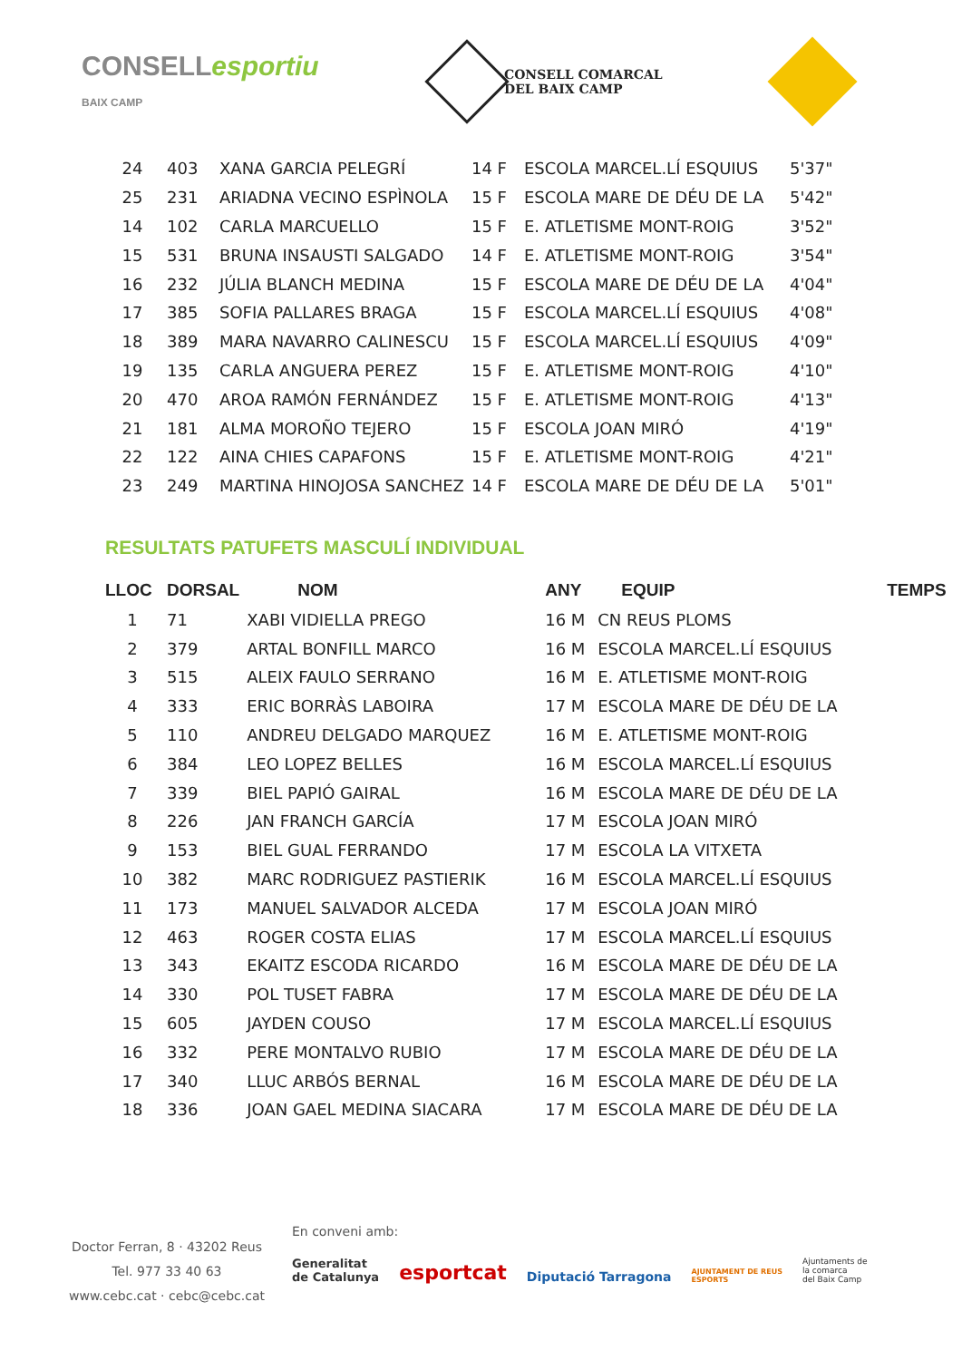CONSELLesportiu
BAIX CAMP
CONSELL COMARCAL
DEL BAIX CAMP
| 24 | 403 | XANA GARCIA PELEGRÍ | 14 F | ESCOLA MARCEL.LÍ ESQUIUS | 5'37" |
| 25 | 231 | ARIADNA VECINO ESPÌNOLA | 15 F | ESCOLA MARE DE DÉU DE LA | 5'42" |
| 14 | 102 | CARLA MARCUELLO | 15 F | E. ATLETISME MONT-ROIG | 3'52" |
| 15 | 531 | BRUNA INSAUSTI SALGADO | 14 F | E. ATLETISME MONT-ROIG | 3'54" |
| 16 | 232 | JÚLIA BLANCH MEDINA | 15 F | ESCOLA MARE DE DÉU DE LA | 4'04" |
| 17 | 385 | SOFIA PALLARES BRAGA | 15 F | ESCOLA MARCEL.LÍ ESQUIUS | 4'08" |
| 18 | 389 | MARA NAVARRO CALINESCU | 15 F | ESCOLA MARCEL.LÍ ESQUIUS | 4'09" |
| 19 | 135 | CARLA ANGUERA PEREZ | 15 F | E. ATLETISME MONT-ROIG | 4'10" |
| 20 | 470 | AROA RAMÓN FERNÁNDEZ | 15 F | E. ATLETISME MONT-ROIG | 4'13" |
| 21 | 181 | ALMA MOROÑO TEJERO | 15 F | ESCOLA JOAN MIRÓ | 4'19" |
| 22 | 122 | AINA CHIES CAPAFONS | 15 F | E. ATLETISME MONT-ROIG | 4'21" |
| 23 | 249 | MARTINA HINOJOSA SANCHEZ | 14 F | ESCOLA MARE DE DÉU DE LA | 5'01" |
RESULTATS PATUFETS MASCULÍ INDIVIDUAL
| LLOC | DORSAL | NOM | ANY | EQUIP | TEMPS |
| --- | --- | --- | --- | --- | --- |
| 1 | 71 | XABI VIDIELLA PREGO | 16 M | CN REUS PLOMS | |
| 2 | 379 | ARTAL BONFILL MARCO | 16 M | ESCOLA MARCEL.LÍ ESQUIUS | |
| 3 | 515 | ALEIX FAULO SERRANO | 16 M | E. ATLETISME MONT-ROIG | |
| 4 | 333 | ERIC BORRÀS LABOIRA | 17 M | ESCOLA MARE DE DÉU DE LA | |
| 5 | 110 | ANDREU DELGADO MARQUEZ | 16 M | E. ATLETISME MONT-ROIG | |
| 6 | 384 | LEO LOPEZ BELLES | 16 M | ESCOLA MARCEL.LÍ ESQUIUS | |
| 7 | 339 | BIEL PAPIÓ GAIRAL | 16 M | ESCOLA MARE DE DÉU DE LA | |
| 8 | 226 | JAN FRANCH GARCÍA | 17 M | ESCOLA JOAN MIRÓ | |
| 9 | 153 | BIEL GUAL FERRANDO | 17 M | ESCOLA LA VITXETA | |
| 10 | 382 | MARC RODRIGUEZ PASTIERIK | 16 M | ESCOLA MARCEL.LÍ ESQUIUS | |
| 11 | 173 | MANUEL SALVADOR ALCEDA | 17 M | ESCOLA JOAN MIRÓ | |
| 12 | 463 | ROGER COSTA ELIAS | 17 M | ESCOLA MARCEL.LÍ ESQUIUS | |
| 13 | 343 | EKAITZ ESCODA RICARDO | 16 M | ESCOLA MARE DE DÉU DE LA | |
| 14 | 330 | POL TUSET FABRA | 17 M | ESCOLA MARE DE DÉU DE LA | |
| 15 | 605 | JAYDEN COUSO | 17 M | ESCOLA MARCEL.LÍ ESQUIUS | |
| 16 | 332 | PERE MONTALVO RUBIO | 17 M | ESCOLA MARE DE DÉU DE LA | |
| 17 | 340 | LLUC ARBÓS BERNAL | 16 M | ESCOLA MARE DE DÉU DE LA | |
| 18 | 336 | JOAN GAEL MEDINA SIACARA | 17 M | ESCOLA MARE DE DÉU DE LA | |
Doctor Ferran, 8 · 43202 Reus
Tel. 977 33 40 63
www.cebc.cat · cebc@cebc.cat
En conveni amb:
Generalitat
de Catalunya esportcat Diputació Tarragona AJUNTAMENT DE REUS
ESPORTS Ajuntaments de
la comarca
del Baix Camp